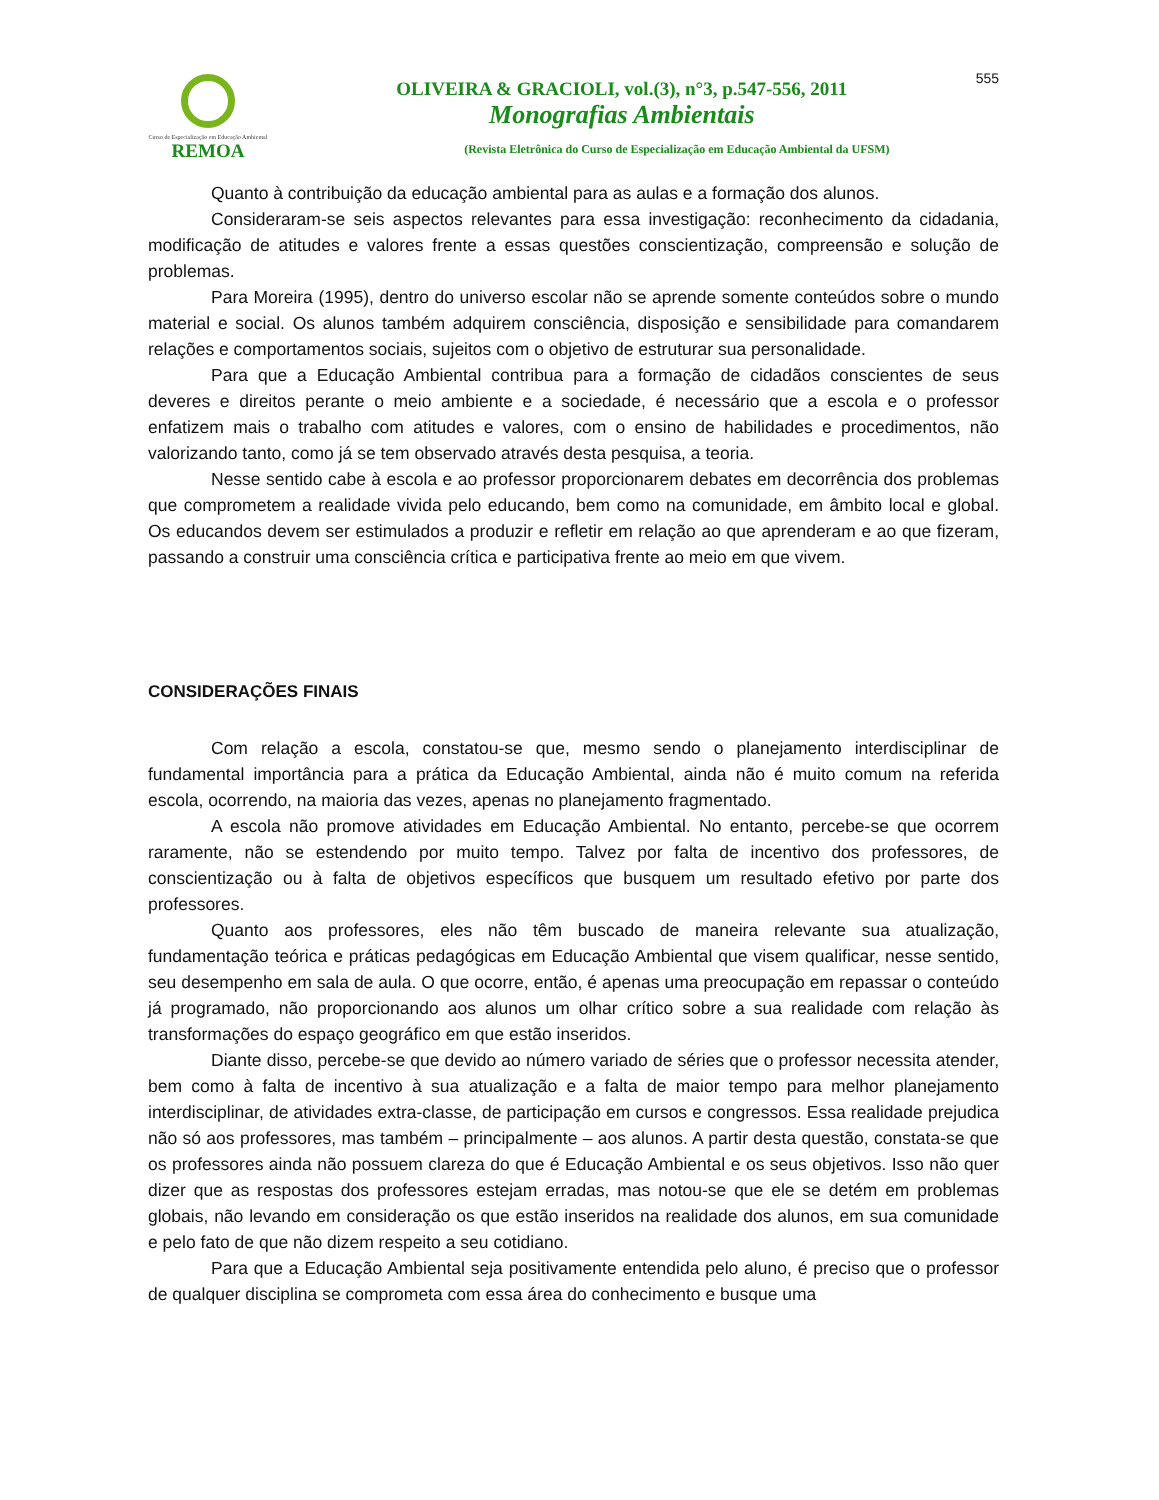Curso de Especialização em Educação Ambiental
REMOA
OLIVEIRA & GRACIOLI, vol.(3), n°3, p.547-556, 2011
Monografias Ambientais
(Revista Eletrônica do Curso de Especialização em Educação Ambiental da UFSM)
555
Quanto à contribuição da educação ambiental para as aulas e a formação dos alunos.
Consideraram-se seis aspectos relevantes para essa investigação: reconhecimento da cidadania, modificação de atitudes e valores frente a essas questões conscientização, compreensão e solução de problemas.
Para Moreira (1995), dentro do universo escolar não se aprende somente conteúdos sobre o mundo material e social. Os alunos também adquirem consciência, disposição e sensibilidade para comandarem relações e comportamentos sociais, sujeitos com o objetivo de estruturar sua personalidade.
Para que a Educação Ambiental contribua para a formação de cidadãos conscientes de seus deveres e direitos perante o meio ambiente e a sociedade, é necessário que a escola e o professor enfatizem mais o trabalho com atitudes e valores, com o ensino de habilidades e procedimentos, não valorizando tanto, como já se tem observado através desta pesquisa, a teoria.
Nesse sentido cabe à escola e ao professor proporcionarem debates em decorrência dos problemas que comprometem a realidade vivida pelo educando, bem como na comunidade, em âmbito local e global. Os educandos devem ser estimulados a produzir e refletir em relação ao que aprenderam e ao que fizeram, passando a construir uma consciência crítica e participativa frente ao meio em que vivem.
CONSIDERAÇÕES FINAIS
Com relação a escola, constatou-se que, mesmo sendo o planejamento interdisciplinar de fundamental importância para a prática da Educação Ambiental, ainda não é muito comum na referida escola, ocorrendo, na maioria das vezes, apenas no planejamento fragmentado.
A escola não promove atividades em Educação Ambiental. No entanto, percebe-se que ocorrem raramente, não se estendendo por muito tempo. Talvez por falta de incentivo dos professores, de conscientização ou à falta de objetivos específicos que busquem um resultado efetivo por parte dos professores.
Quanto aos professores, eles não têm buscado de maneira relevante sua atualização, fundamentação teórica e práticas pedagógicas em Educação Ambiental que visem qualificar, nesse sentido, seu desempenho em sala de aula. O que ocorre, então, é apenas uma preocupação em repassar o conteúdo já programado, não proporcionando aos alunos um olhar crítico sobre a sua realidade com relação às transformações do espaço geográfico em que estão inseridos.
Diante disso, percebe-se que devido ao número variado de séries que o professor necessita atender, bem como à falta de incentivo à sua atualização e a falta de maior tempo para melhor planejamento interdisciplinar, de atividades extra-classe, de participação em cursos e congressos. Essa realidade prejudica não só aos professores, mas também – principalmente – aos alunos. A partir desta questão, constata-se que os professores ainda não possuem clareza do que é Educação Ambiental e os seus objetivos. Isso não quer dizer que as respostas dos professores estejam erradas, mas notou-se que ele se detém em problemas globais, não levando em consideração os que estão inseridos na realidade dos alunos, em sua comunidade e pelo fato de que não dizem respeito a seu cotidiano.
Para que a Educação Ambiental seja positivamente entendida pelo aluno, é preciso que o professor de qualquer disciplina se comprometa com essa área do conhecimento e busque uma